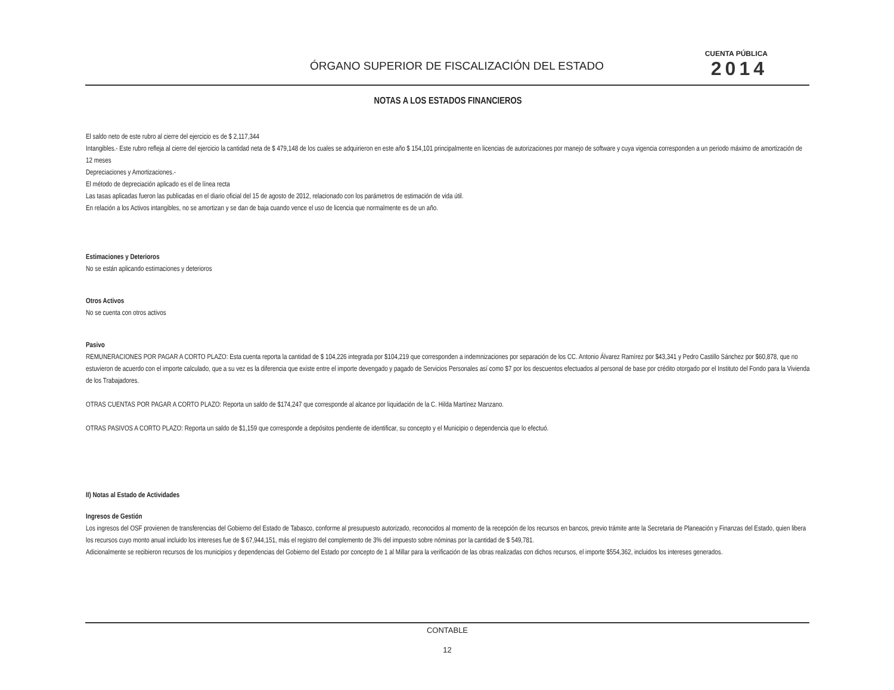ÓRGANO SUPERIOR DE FISCALIZACIÓN DEL ESTADO
CUENTA PÚBLICA
2014
NOTAS A LOS ESTADOS FINANCIEROS
El saldo neto de este rubro al cierre del ejercicio es de $ 2,117,344
Intangibles.- Este rubro refleja al cierre del ejercicio la cantidad neta de $ 479,148 de los cuales se adquirieron en este año $ 154,101 principalmente en licencias de autorizaciones por manejo de software y cuya vigencia corresponden a un periodo máximo de amortización de 12 meses
Depreciaciones y Amortizaciones.-
El método de depreciación aplicado es el de línea recta
Las tasas aplicadas fueron las publicadas en el diario oficial del 15 de agosto de 2012, relacionado con los parámetros de estimación de vida útil.
En relación a los Activos intangibles, no se amortizan y se dan de baja cuando vence el uso de licencia que normalmente es de un año.
Estimaciones y Deterioros
No se están aplicando estimaciones y deterioros
Otros Activos
No se cuenta con otros activos
Pasivo
REMUNERACIONES POR PAGAR A CORTO PLAZO: Esta cuenta reporta la cantidad de $ 104,226 integrada por $104,219 que corresponden a indemnizaciones por separación de los CC. Antonio Álvarez Ramírez por $43,341 y Pedro Castillo Sánchez por $60,878, que no estuvieron de acuerdo con el importe calculado, que a su vez es la diferencia que existe entre el importe devengado y pagado de Servicios Personales así como $7 por los descuentos efectuados al personal de base por crédito otorgado por el Instituto del Fondo para la Vivienda de los Trabajadores.
OTRAS CUENTAS POR PAGAR A CORTO PLAZO: Reporta un saldo de $174,247 que corresponde al alcance por liquidación de la C. Hilda Martínez Manzano.
OTRAS PASIVOS A CORTO PLAZO: Reporta un saldo de $1,159 que corresponde a depósitos pendiente de identificar, su concepto y el Municipio o dependencia que lo efectuó.
II) Notas al Estado de Actividades
Ingresos de Gestión
Los ingresos del OSF provienen de transferencias del Gobierno del Estado de Tabasco, conforme al presupuesto autorizado, reconocidos al momento de la recepción de los recursos en bancos, previo trámite ante la Secretaria de Planeación y Finanzas del Estado, quien libera los recursos cuyo monto anual incluido los intereses fue de $ 67,944,151, más el registro del complemento de 3% del impuesto sobre nóminas por la cantidad de $ 549,781.
Adicionalmente se recibieron recursos de los municipios y dependencias del Gobierno del Estado por concepto de 1 al Millar para la verificación de las obras realizadas con dichos recursos, el importe $554,362, incluidos los intereses generados.
CONTABLE
12